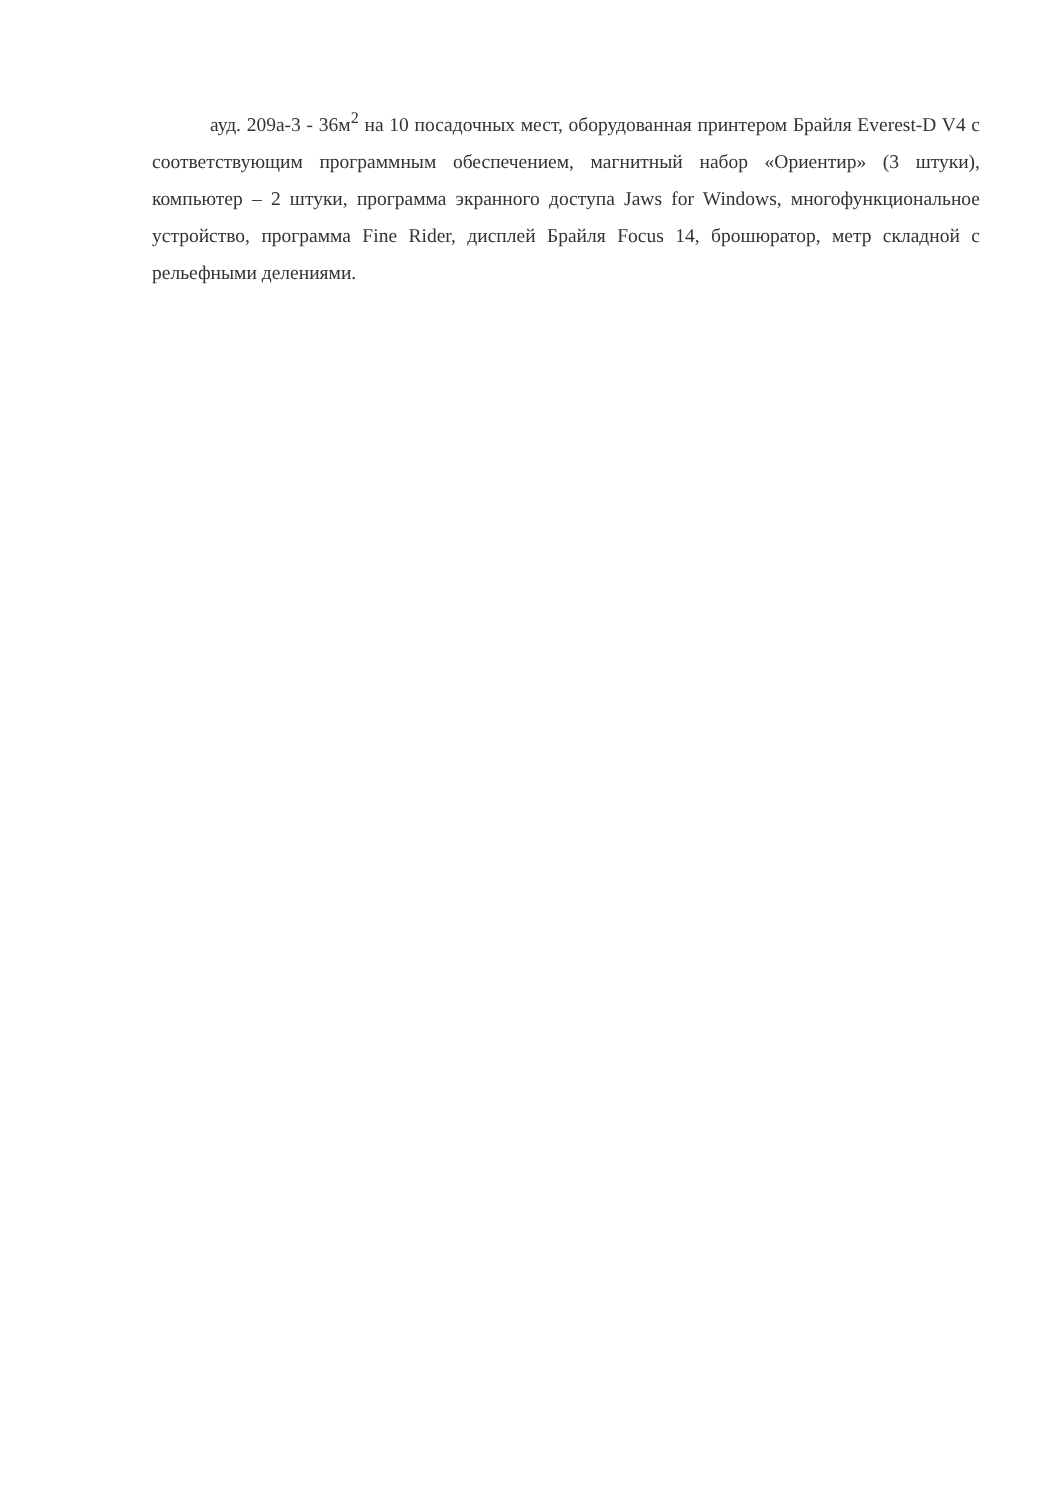ауд. 209а-3 - 36м<sup>2</sup> на 10 посадочных мест, оборудованная принтером Брайля Everest-D V4 с соответствующим программным обеспечением, магнитный набор «Ориентир» (3 штуки), компьютер – 2 штуки, программа экранного доступа Jaws for Windows, многофункциональное устройство, программа Fine Rider, дисплей Брайля Focus 14, брошюратор, метр складной с рельефными делениями.